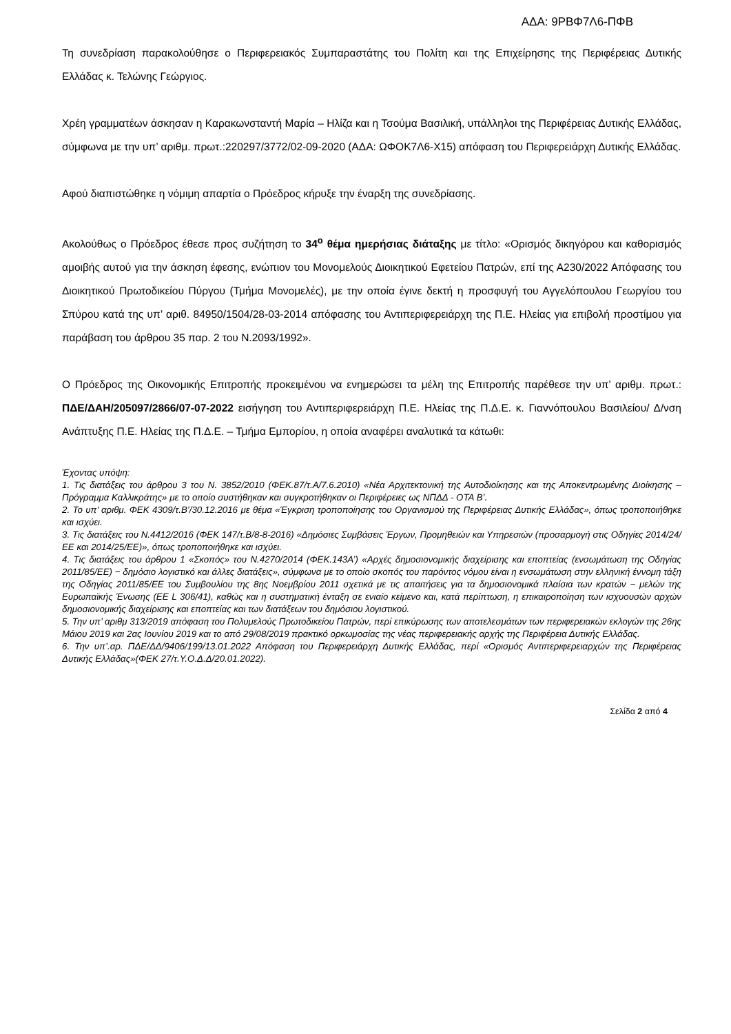ΑΔΑ: 9ΡΒΦ7Λ6-ΠΦΒ
Τη συνεδρίαση παρακολούθησε ο Περιφερειακός Συμπαραστάτης του Πολίτη και της Επιχείρησης της Περιφέρειας Δυτικής Ελλάδας κ. Τελώνης Γεώργιος.
Χρέη γραμματέων άσκησαν η Καρακωνσταντή Μαρία – Ηλίζα και η Τσούμα Βασιλική, υπάλληλοι της Περιφέρειας Δυτικής Ελλάδας, σύμφωνα με την υπ’ αριθμ. πρωτ.:220297/3772/02-09-2020 (ΑΔΑ: ΩΦΟΚ7Λ6-Χ15) απόφαση του Περιφερειάρχη Δυτικής Ελλάδας.
Αφού διαπιστώθηκε η νόμιμη απαρτία ο Πρόεδρος κήρυξε την έναρξη της συνεδρίασης.
Ακολούθως ο Πρόεδρος έθεσε προς συζήτηση το 34<sup>ο</sup> θέμα ημερήσιας διάταξης με τίτλο: «Ορισμός δικηγόρου και καθορισμός αμοιβής αυτού για την άσκηση έφεσης, ενώπιον του Μονομελούς Διοικητικού Εφετείου Πατρών, επί της Α230/2022 Απόφασης του Διοικητικού Πρωτοδικείου Πύργου (Τμήμα Μονομελές), με την οποία έγινε δεκτή η προσφυγή του Αγγελόπουλου Γεωργίου του Σπύρου κατά της υπ’ αριθ. 84950/1504/28-03-2014 απόφασης του Αντιπεριφερειάρχη της Π.Ε. Ηλείας για επιβολή προστίμου για παράβαση του άρθρου 35 παρ. 2 του Ν.2093/1992».
Ο Πρόεδρος της Οικονομικής Επιτροπής προκειμένου να ενημερώσει τα μέλη της Επιτροπής παρέθεσε την υπ’ αριθμ. πρωτ.: ΠΔΕ/ΔΑΗ/205097/2866/07-07-2022 εισήγηση του Αντιπεριφερειάρχη Π.Ε. Ηλείας της Π.Δ.Ε. κ. Γιαννόπουλου Βασιλείου/ Δ/νση Ανάπτυξης Π.Ε. Ηλείας της Π.Δ.Ε. – Τμήμα Εμπορίου, η οποία αναφέρει αναλυτικά τα κάτωθι:
Έχοντας υπόψη:
1. Τις διατάξεις του άρθρου 3 του Ν. 3852/2010 (ΦΕΚ.87/τ.Α/7.6.2010) «Νέα Αρχιτεκτονική της Αυτοδιοίκησης και της Αποκεντρωμένης Διοίκησης – Πρόγραμμα Καλλικράτης» με το οποίο συστήθηκαν και συγκροτήθηκαν οι Περιφέρειες ως ΝΠΔΔ - ΟΤΑ Β’.
2. Το υπ’ αριθμ. ΦΕΚ 4309/τ.Β’/30.12.2016 με θέμα «Έγκριση τροποποίησης του Οργανισμού της Περιφέρειας Δυτικής Ελλάδας», όπως τροποποιήθηκε και ισχύει.
3. Τις διατάξεις του Ν.4412/2016 (ΦΕΚ 147/τ.Β/8-8-2016) «Δημόσιες Συμβάσεις Έργων, Προμηθειών και Υπηρεσιών (προσαρμογή στις Οδηγίες 2014/24/ΕΕ και 2014/25/ΕΕ)», όπως τροποποιήθηκε και ισχύει.
4. Τις διατάξεις του άρθρου 1 «Σκοπός» του Ν.4270/2014 (ΦΕΚ.143Α’) «Αρχές δημοσιονομικής διαχείρισης και εποπτείας (ενσωμάτωση της Οδηγίας 2011/85/ΕΕ) − δημόσιο λογιστικό και άλλες διατάξεις», σύμφωνα με το οποίο σκοπός του παρόντος νόμου είναι η ενσωμάτωση στην ελληνική έννομη τάξη της Οδηγίας 2011/85/ΕΕ του Συμβουλίου της 8ης Νοεμβρίου 2011 σχετικά με τις απαιτήσεις για τα δημοσιονομικά πλαίσια των κρατών − μελών της Ευρωπαϊκής Ένωσης (ΕΕ L 306/41), καθώς και η συστηματική ένταξη σε ενιαίο κείμενο και, κατά περίπτωση, η επικαιροποίηση των ισχυουσών αρχών δημοσιονομικής διαχείρισης και εποπτείας και των διατάξεων του δημόσιου λογιστικού.
5. Την υπ’ αριθμ 313/2019 απόφαση του Πολυμελούς Πρωτοδικείου Πατρών, περί επικύρωσης των αποτελεσμάτων των περιφερειακών εκλογών της 26ης Μάιου 2019 και 2ας Ιουνίου 2019 και το από 29/08/2019 πρακτικό ορκωμοσίας της νέας περιφερειακής αρχής της Περιφέρεια Δυτικής Ελλάδας.
6. Την υπ’.αρ. ΠΔΕ/ΔΔ/9406/199/13.01.2022 Απόφαση του Περιφερειάρχη Δυτικής Ελλάδας, περί «Ορισμός Αντιπεριφερειαρχών της Περιφέρειας Δυτικής Ελλάδας»(ΦΕΚ 27/τ.Υ.Ο.Δ.Δ/20.01.2022).
Σελίδα 2 από 4